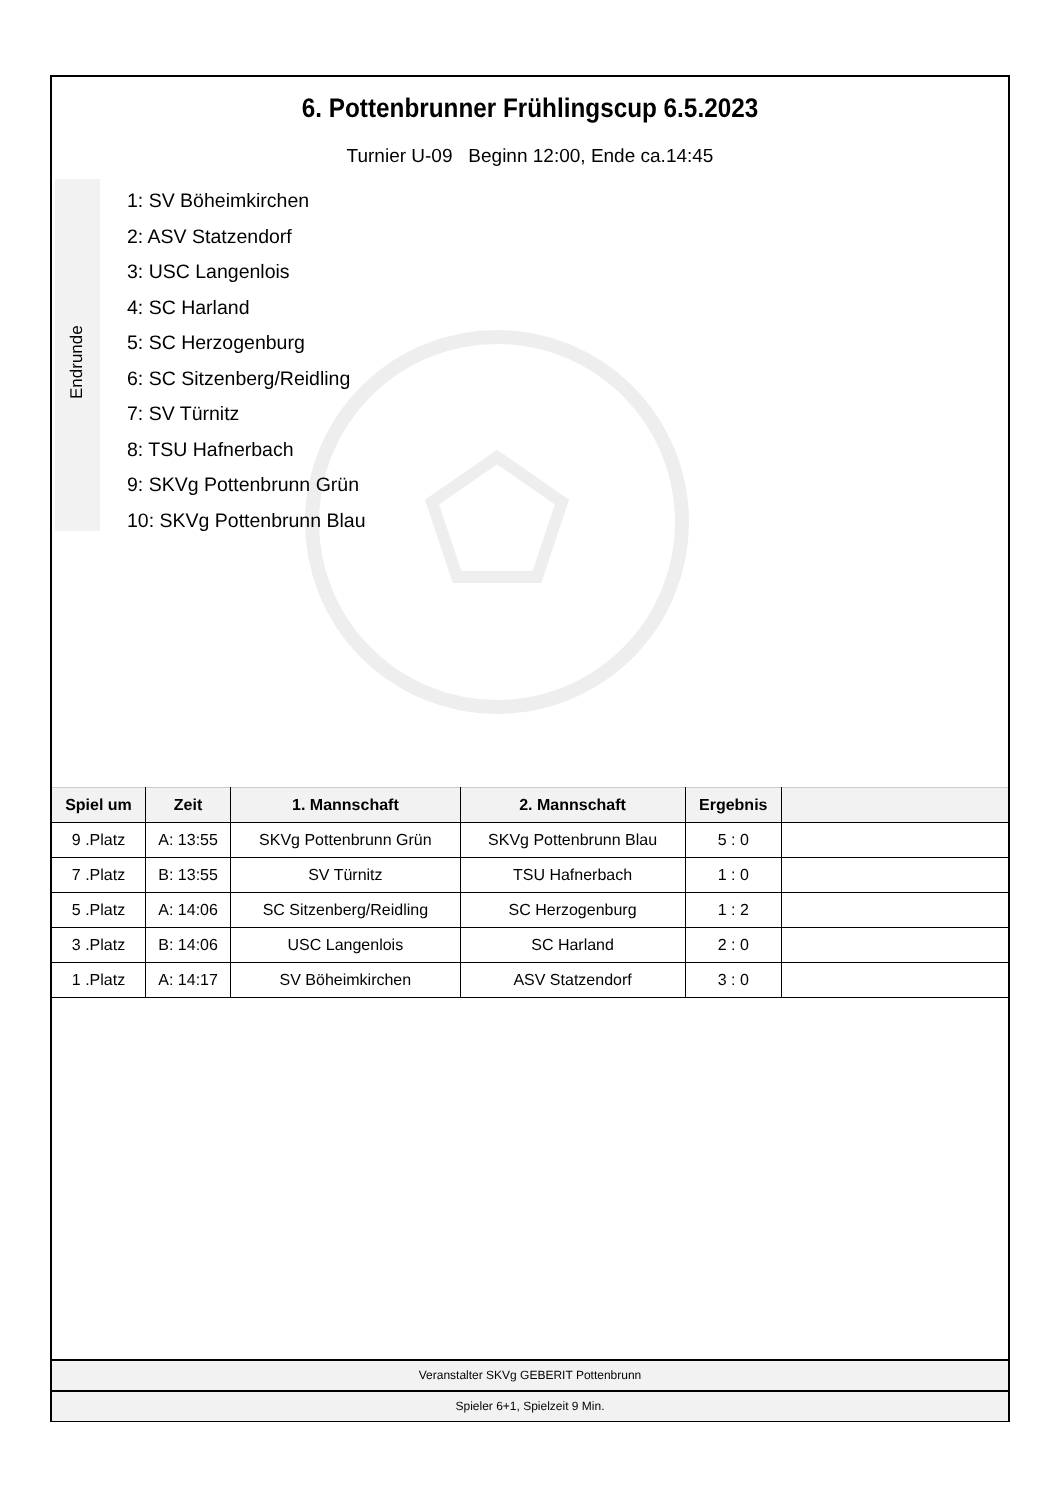6. Pottenbrunner Frühlingscup 6.5.2023
Turnier U-09 Beginn 12:00, Ende ca.14:45
Endrunde
1: SV Böheimkirchen
2: ASV Statzendorf
3: USC Langenlois
4: SC Harland
5: SC Herzogenburg
6: SC Sitzenberg/Reidling
7: SV Türnitz
8: TSU Hafnerbach
9: SKVg Pottenbrunn Grün
10: SKVg Pottenbrunn Blau
| Spiel um | Zeit | 1. Mannschaft | 2. Mannschaft | Ergebnis | |
| --- | --- | --- | --- | --- | --- |
| 9 .Platz | A: 13:55 | SKVg Pottenbrunn Grün | SKVg Pottenbrunn Blau | 5 : 0 | |
| 7 .Platz | B: 13:55 | SV Türnitz | TSU Hafnerbach | 1 : 0 | |
| 5 .Platz | A: 14:06 | SC Sitzenberg/Reidling | SC Herzogenburg | 1 : 2 | |
| 3 .Platz | B: 14:06 | USC Langenlois | SC Harland | 2 : 0 | |
| 1 .Platz | A: 14:17 | SV Böheimkirchen | ASV Statzendorf | 3 : 0 | |
Veranstalter SKVg GEBERIT Pottenbrunn
Spieler 6+1, Spielzeit 9 Min.